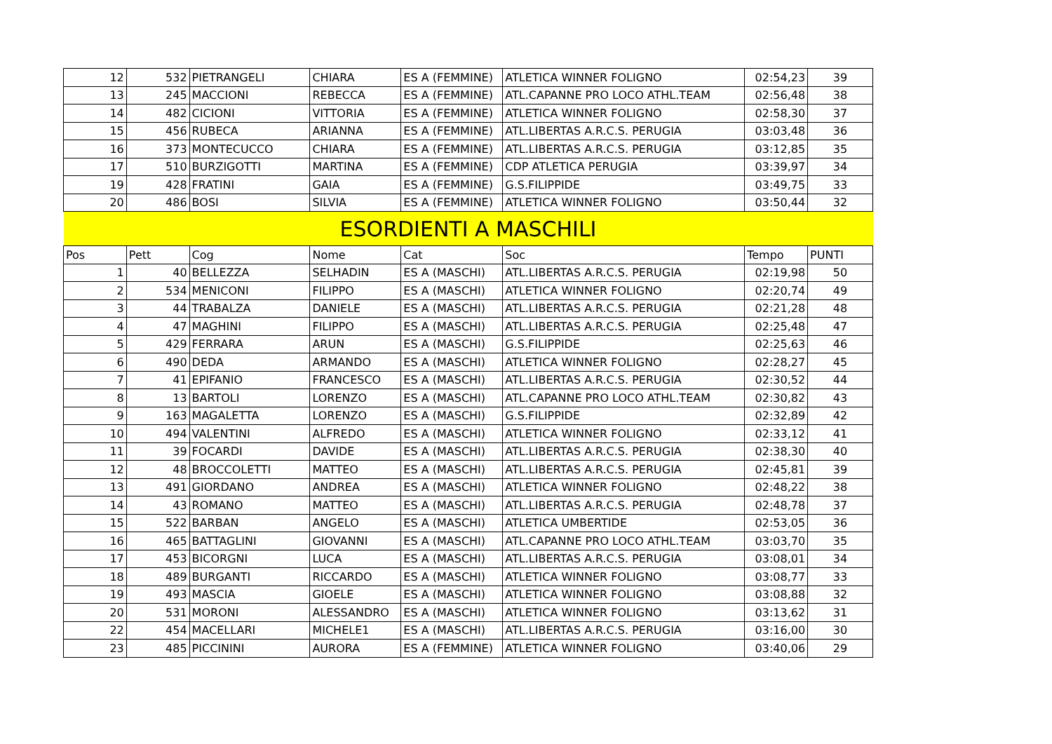| 12 | 532 | PIETRANGELI | CHIARA | ES A (FEMMINE) | ATLETICA WINNER FOLIGNO | 02:54,23 | 39 |
| 13 | 245 | MACCIONI | REBECCA | ES A (FEMMINE) | ATL.CAPANNE PRO LOCO ATHL.TEAM | 02:56,48 | 38 |
| 14 | 482 | CICIONI | VITTORIA | ES A (FEMMINE) | ATLETICA WINNER FOLIGNO | 02:58,30 | 37 |
| 15 | 456 | RUBECA | ARIANNA | ES A (FEMMINE) | ATL.LIBERTAS A.R.C.S. PERUGIA | 03:03,48 | 36 |
| 16 | 373 | MONTECUCCO | CHIARA | ES A (FEMMINE) | ATL.LIBERTAS A.R.C.S. PERUGIA | 03:12,85 | 35 |
| 17 | 510 | BURZIGOTTI | MARTINA | ES A (FEMMINE) | CDP ATLETICA PERUGIA | 03:39,97 | 34 |
| 19 | 428 | FRATINI | GAIA | ES A (FEMMINE) | G.S.FILIPPIDE | 03:49,75 | 33 |
| 20 | 486 | BOSI | SILVIA | ES A (FEMMINE) | ATLETICA WINNER FOLIGNO | 03:50,44 | 32 |
| ESORDIENTI A MASCHILI | | | | | | | |
| Pos | Pett | Cog | Nome | Cat | Soc | Tempo | PUNTI |
| 1 | 40 | BELLEZZA | SELHADIN | ES A (MASCHI) | ATL.LIBERTAS A.R.C.S. PERUGIA | 02:19,98 | 50 |
| 2 | 534 | MENICONI | FILIPPO | ES A (MASCHI) | ATLETICA WINNER FOLIGNO | 02:20,74 | 49 |
| 3 | 44 | TRABALZA | DANIELE | ES A (MASCHI) | ATL.LIBERTAS A.R.C.S. PERUGIA | 02:21,28 | 48 |
| 4 | 47 | MAGHINI | FILIPPO | ES A (MASCHI) | ATL.LIBERTAS A.R.C.S. PERUGIA | 02:25,48 | 47 |
| 5 | 429 | FERRARA | ARUN | ES A (MASCHI) | G.S.FILIPPIDE | 02:25,63 | 46 |
| 6 | 490 | DEDA | ARMANDO | ES A (MASCHI) | ATLETICA WINNER FOLIGNO | 02:28,27 | 45 |
| 7 | 41 | EPIFANIO | FRANCESCO | ES A (MASCHI) | ATL.LIBERTAS A.R.C.S. PERUGIA | 02:30,52 | 44 |
| 8 | 13 | BARTOLI | LORENZO | ES A (MASCHI) | ATL.CAPANNE PRO LOCO ATHL.TEAM | 02:30,82 | 43 |
| 9 | 163 | MAGALETTA | LORENZO | ES A (MASCHI) | G.S.FILIPPIDE | 02:32,89 | 42 |
| 10 | 494 | VALENTINI | ALFREDO | ES A (MASCHI) | ATLETICA WINNER FOLIGNO | 02:33,12 | 41 |
| 11 | 39 | FOCARDI | DAVIDE | ES A (MASCHI) | ATL.LIBERTAS A.R.C.S. PERUGIA | 02:38,30 | 40 |
| 12 | 48 | BROCCOLETTI | MATTEO | ES A (MASCHI) | ATL.LIBERTAS A.R.C.S. PERUGIA | 02:45,81 | 39 |
| 13 | 491 | GIORDANO | ANDREA | ES A (MASCHI) | ATLETICA WINNER FOLIGNO | 02:48,22 | 38 |
| 14 | 43 | ROMANO | MATTEO | ES A (MASCHI) | ATL.LIBERTAS A.R.C.S. PERUGIA | 02:48,78 | 37 |
| 15 | 522 | BARBAN | ANGELO | ES A (MASCHI) | ATLETICA UMBERTIDE | 02:53,05 | 36 |
| 16 | 465 | BATTAGLINI | GIOVANNI | ES A (MASCHI) | ATL.CAPANNE PRO LOCO ATHL.TEAM | 03:03,70 | 35 |
| 17 | 453 | BICORGNI | LUCA | ES A (MASCHI) | ATL.LIBERTAS A.R.C.S. PERUGIA | 03:08,01 | 34 |
| 18 | 489 | BURGANTI | RICCARDO | ES A (MASCHI) | ATLETICA WINNER FOLIGNO | 03:08,77 | 33 |
| 19 | 493 | MASCIA | GIOELE | ES A (MASCHI) | ATLETICA WINNER FOLIGNO | 03:08,88 | 32 |
| 20 | 531 | MORONI | ALESSANDRO | ES A (MASCHI) | ATLETICA WINNER FOLIGNO | 03:13,62 | 31 |
| 22 | 454 | MACELLARI | MICHELE1 | ES A (MASCHI) | ATL.LIBERTAS A.R.C.S. PERUGIA | 03:16,00 | 30 |
| 23 | 485 | PICCININI | AURORA | ES A (FEMMINE) | ATLETICA WINNER FOLIGNO | 03:40,06 | 29 |